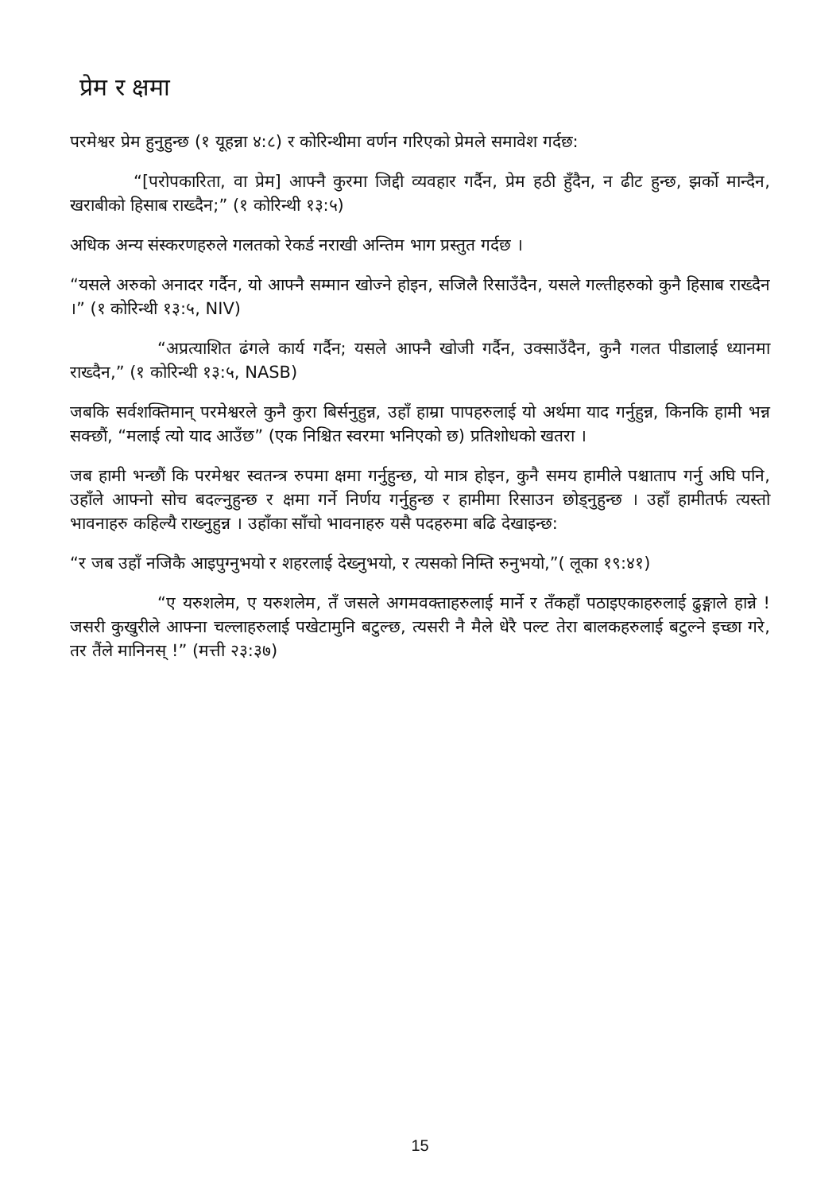प्रेम र क्षमा
परमेश्वर प्रेम हुनुहुन्छ (१ यूहन्ना ४:८) र कोरिन्थीमा वर्णन गरिएको प्रेमले समावेश गर्दछ:
“[परोपकारिता, वा प्रेम] आफ्नै कुरमा जिद्दी व्यवहार गर्दैन, प्रेम हठी हुँदैन, न ढीट हुन्छ, झर्को मान्दैन, खराबीको हिसाब राख्दैन;” (१ कोरिन्थी १३:५)
अधिक अन्य संस्करणहरुले गलतको रेकर्ड नराखी अन्तिम भाग प्रस्तुत गर्दछ ।
“यसले अरुको अनादर गर्दैन, यो आफ्नै सम्मान खोज्ने होइन, सजिलै रिसाउँदैन, यसले गल्तीहरुको कुनै हिसाब राख्दैन ।” (१ कोरिन्थी १३:५, NIV)
“अप्रत्याशित ढंगले कार्य गर्दैन; यसले आफ्नै खोजी गर्दैन, उक्साउँदैन, कुनै गलत पीडालाई ध्यानमा राख्दैन,” (१ कोरिन्थी १३:५, NASB)
जबकि सर्वशक्तिमान् परमेश्वरले कुनै कुरा बिर्सनुहुन्न, उहाँ हाम्रा पापहरुलाई यो अर्थमा याद गर्नुहुन्न, किनकि हामी भन्न सक्छौं, “मलाई त्यो याद आउँछ” (एक निश्चित स्वरमा भनिएको छ) प्रतिशोधको खतरा ।
जब हामी भन्छौं कि परमेश्वर स्वतन्त्र रुपमा क्षमा गर्नुहुन्छ, यो मात्र होइन, कुनै समय हामीले पश्चाताप गर्नु अघि पनि, उहाँले आफ्नो सोच बदल्नुहुन्छ र क्षमा गर्ने निर्णय गर्नुहुन्छ र हामीमा रिसाउन छोड्नुहुन्छ । उहाँ हामीतर्फ त्यस्तो भावनाहरु कहिल्यै राख्नुहुन्न । उहाँका साँचो भावनाहरु यसै पदहरुमा बढि देखाइन्छ:
“र जब उहाँ नजिकै आइपुग्नुभयो र शहरलाई देख्नुभयो, र त्यसको निम्ति रुनुभयो,”( लूका १९:४१)
“ए यरुशलेम, ए यरुशलेम, तँ जसले अगमवक्ताहरुलाई मार्ने र तँकहाँ पठाइएकाहरुलाई ढुङ्गाले हान्ने ! जसरी कुखुरीले आफ्ना चल्लाहरुलाई पखेटामुनि बटुल्छ, त्यसरी नै मैले धेरै पल्ट तेरा बालकहरुलाई बटुल्ने इच्छा गरे, तर तैंले मानिनस् !” (मत्ती २३:३७)
15